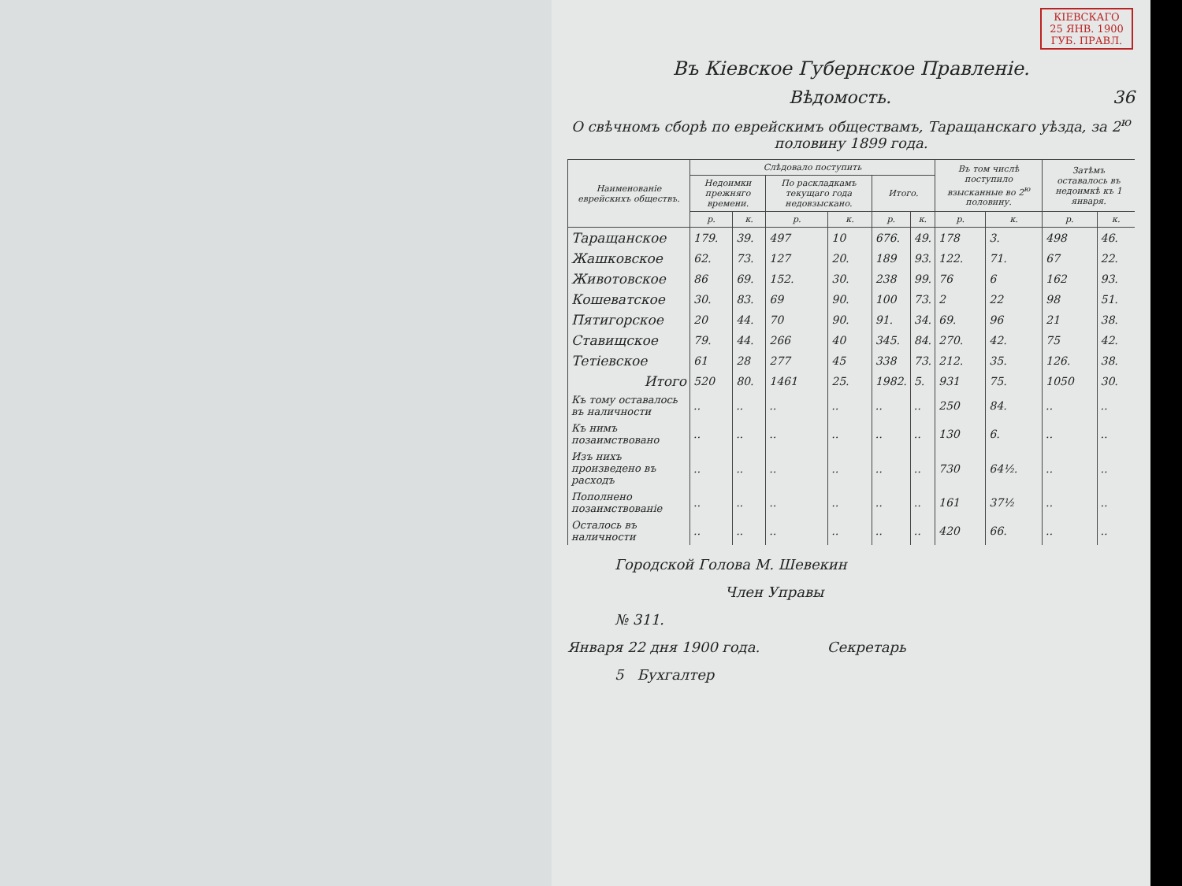КІЕВСКАГО
25 ЯНВ. 1900
ГУБ. ПРАВЛ.
Въ Кіевское Губернское Правленіе.
Вѣдомость. 36
О свѣчномъ сборѣ по еврейскимъ обществамъ, Таращанскаго уѣзда, за 2<sup>ю</sup> половину 1899 года.
| Наименованіе еврейскихъ обществъ. | Слѣдовало поступить | | | | | | Въ том числѣ поступило взысканные во 2<sup>ю</sup> половину. | | Затѣмъ оставалось въ недоимкѣ къ 1 января. | |
| --- | --- | --- | --- | --- | --- | --- | --- | --- | --- | --- |
| | Недоимки прежняго времени. | | По раскладкамъ текущаго года недовзыскано. | | Итого. | | | | | |
| | р. | к. | р. | к. | р. | к. | р. | к. | р. | к. |
| Таращанское | 179. | 39. | 497 | 10 | 676. | 49. | 178 | 3. | 498 | 46. |
| Жашковское | 62. | 73. | 127 | 20. | 189 | 93. | 122. | 71. | 67 | 22. |
| Животовское | 86 | 69. | 152. | 30. | 238 | 99. | 76 | 6 | 162 | 93. |
| Кошеватское | 30. | 83. | 69 | 90. | 100 | 73. | 2 | 22 | 98 | 51. |
| Пятигорское | 20 | 44. | 70 | 90. | 91. | 34. | 69. | 96 | 21 | 38. |
| Ставищское | 79. | 44. | 266 | 40 | 345. | 84. | 270. | 42. | 75 | 42. |
| Тетіевское | 61 | 28 | 277 | 45 | 338 | 73. | 212. | 35. | 126. | 38. |
| Итого | 520 | 80. | 1461 | 25. | 1982. | 5. | 931 | 75. | 1050 | 30. |
| Къ тому оставалось въ наличности | .. | .. | .. | .. | .. | .. | 250 | 84. | .. | .. |
| Къ нимъ позаимствовано | .. | .. | .. | .. | .. | .. | 130 | 6. | .. | .. |
| Изъ нихъ произведено въ расходъ | .. | .. | .. | .. | .. | .. | 730 | 64½. | .. | .. |
| Пополнено позаимствованіе | .. | .. | .. | .. | .. | .. | 161 | 37½ | .. | .. |
| Осталось въ наличности | .. | .. | .. | .. | .. | .. | 420 | 66. | .. | .. |
Городской Голова М. Шевекин
Член Управы
№ 311.
Января 22 дня 1900 года. Секретарь
5 Бухгалтер